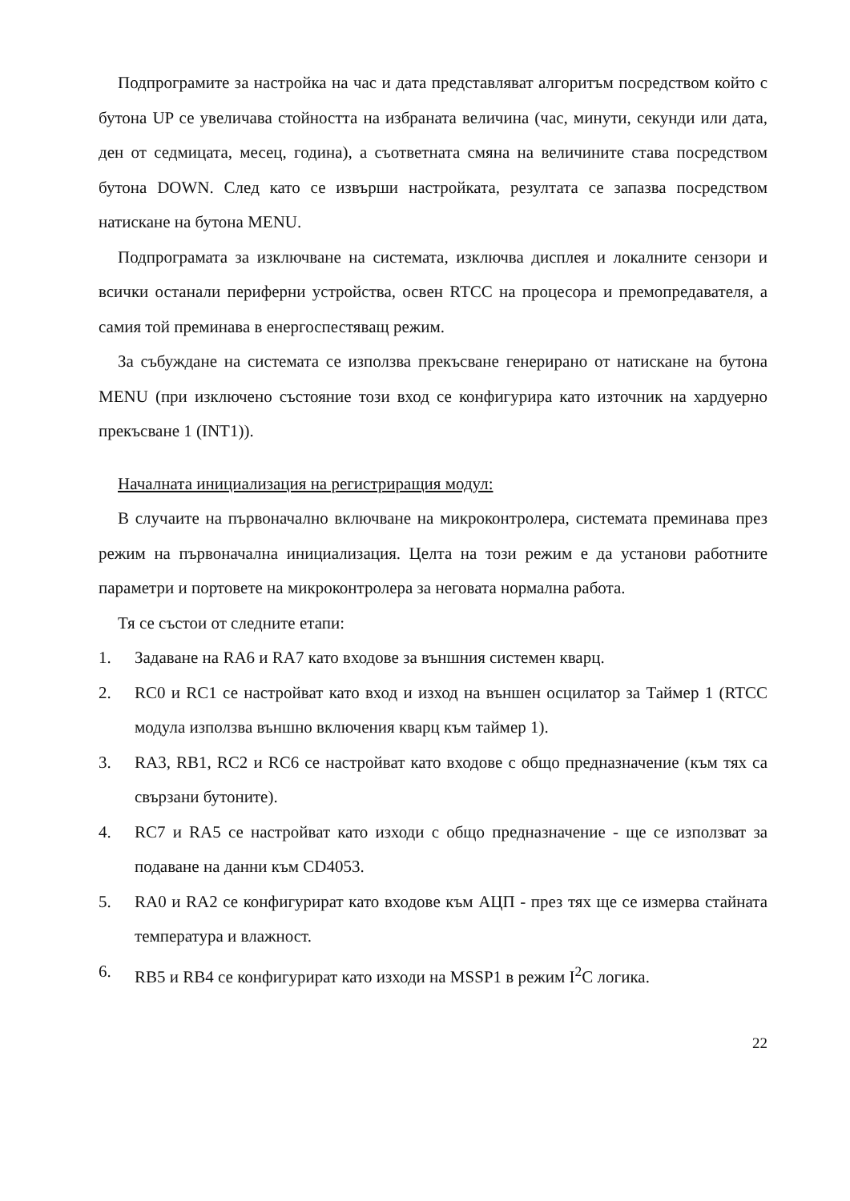Подпрограмите за настройка на час и дата представляват алгоритъм посредством който с бутона UP се увеличава стойността на избраната величина (час, минути, секунди или дата, ден от седмицата, месец, година), а съответната смяна на величините става посредством бутона DOWN. След като се извърши настройката, резултата се запазва посредством натискане на бутона MENU.
Подпрограмата за изключване на системата, изключва дисплея и локалните сензори и всички останали периферни устройства, освен RTCC на процесора и премопредавателя, а самия той преминава в енергоспестяващ режим.
За събуждане на системата се използва прекъсване генерирано от натискане на бутона MENU (при изключено състояние този вход се конфигурира като източник на хардуерно прекъсване 1 (INT1)).
Началната инициализация на регистриращия модул:
В случаите на първоначално включване на микроконтролера, системата преминава през режим на първоначална инициализация. Целта на този режим е да установи работните параметри и портовете на микроконтролера за неговата нормална работа.
Тя се състои от следните етапи:
1. Задаване на RA6 и RA7 като входове за външния системен кварц.
2. RC0 и RC1 се настройват като вход и изход на външен осцилатор за Таймер 1 (RTCC модула използва външно включения кварц към таймер 1).
3. RA3, RB1, RC2 и RC6 се настройват като входове с общо предназначение (към тях са свързани бутоните).
4. RC7 и RA5 се настройват като изходи с общо предназначение - ще се използват за подаване на данни към CD4053.
5. RA0 и RA2 се конфигурират като входове към АЦП - през тях ще се измерва стайната температура и влажност.
6. RB5 и RB4 се конфигурират като изходи на MSSP1 в режим I<sup>2</sup>C логика.
22